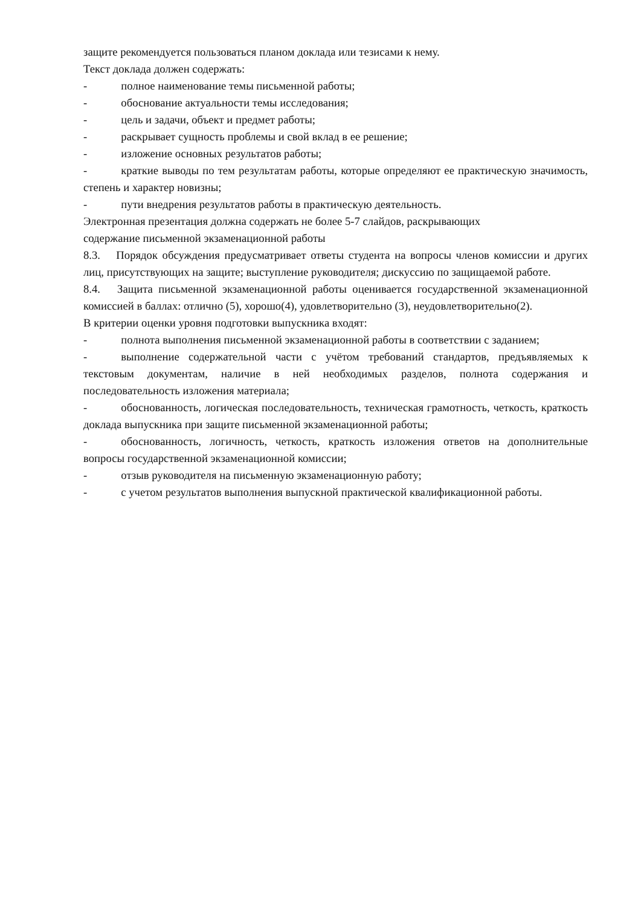защите рекомендуется пользоваться планом доклада или тезисами к нему.
Текст доклада должен содержать:
-   полное наименование темы письменной работы;
-   обоснование актуальности темы исследования;
-   цель и задачи, объект и предмет работы;
-   раскрывает сущность проблемы и свой вклад в ее решение;
-   изложение основных результатов работы;
-   краткие выводы по тем результатам работы, которые определяют ее практическую значимость, степень и характер новизны;
-   пути внедрения результатов работы в практическую деятельность.
Электронная презентация должна содержать не более 5-7 слайдов, раскрывающих
содержание письменной экзаменационной работы
8.3.  Порядок обсуждения предусматривает ответы студента на вопросы членов комиссии и других лиц, присутствующих на защите; выступление руководителя; дискуссию по защищаемой работе.
8.4.  Защита письменной экзаменационной работы оценивается государственной экзаменационной комиссией в баллах: отлично (5), хорошо(4), удовлетворительно (3), неудовлетворительно(2).
В критерии оценки уровня подготовки выпускника входят:
-   полнота выполнения письменной экзаменационной работы в соответствии с заданием;
-   выполнение содержательной части с учётом требований стандартов, предъявляемых к текстовым документам, наличие в ней необходимых разделов, полнота содержания и последовательность изложения материала;
-   обоснованность, логическая последовательность, техническая грамотность, четкость, краткость доклада выпускника при защите письменной экзаменационной работы;
-   обоснованность, логичность, четкость, краткость изложения ответов на дополнительные вопросы государственной экзаменационной комиссии;
-   отзыв руководителя на письменную экзаменационную работу;
-   с учетом результатов выполнения выпускной практической квалификационной работы.